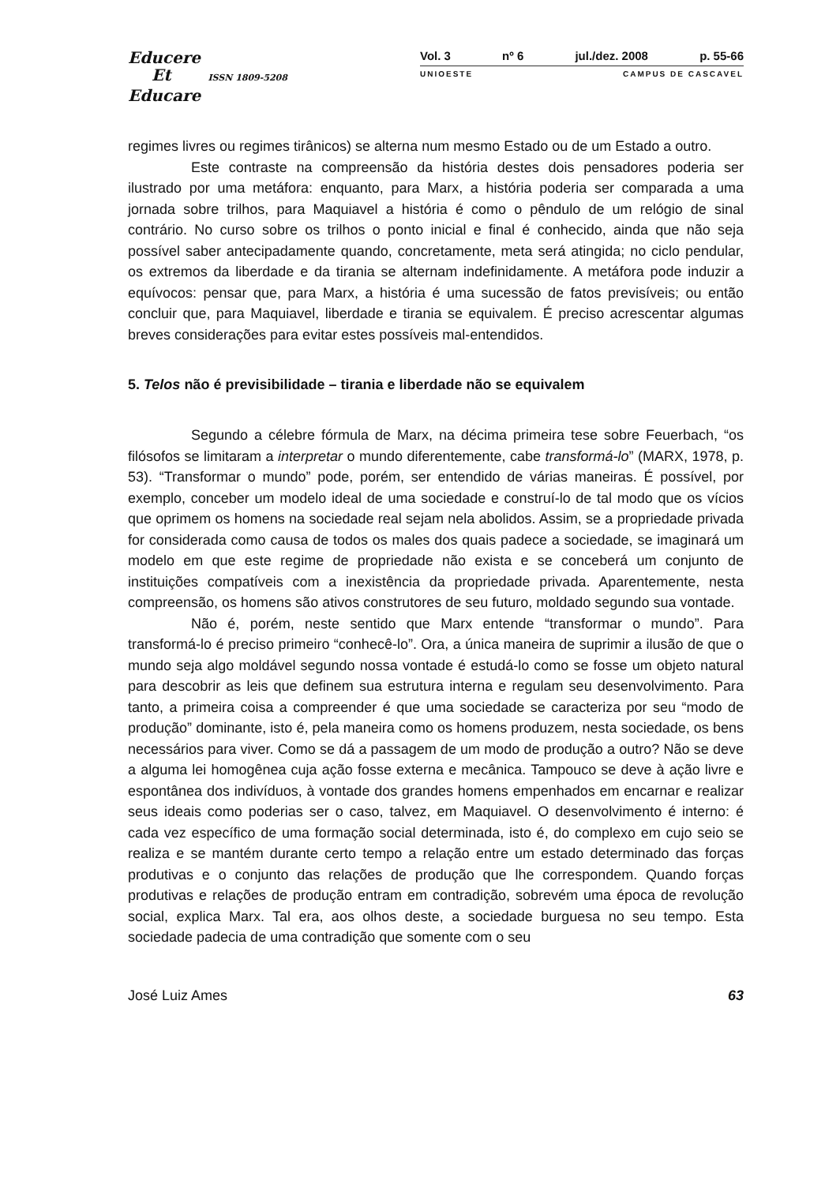Educere
Et ISSN 1809-5208
Educare
Vol. 3 nº 6 jul./dez. 2008 p. 55-66
UNIOESTE CAMPUS DE CASCAVEL
regimes livres ou regimes tirânicos) se alterna num mesmo Estado ou de um Estado a outro.
Este contraste na compreensão da história destes dois pensadores poderia ser ilustrado por uma metáfora: enquanto, para Marx, a história poderia ser comparada a uma jornada sobre trilhos, para Maquiavel a história é como o pêndulo de um relógio de sinal contrário. No curso sobre os trilhos o ponto inicial e final é conhecido, ainda que não seja possível saber antecipadamente quando, concretamente, meta será atingida; no ciclo pendular, os extremos da liberdade e da tirania se alternam indefinidamente. A metáfora pode induzir a equívocos: pensar que, para Marx, a história é uma sucessão de fatos previsíveis; ou então concluir que, para Maquiavel, liberdade e tirania se equivalem. É preciso acrescentar algumas breves considerações para evitar estes possíveis mal-entendidos.
5. Telos não é previsibilidade – tirania e liberdade não se equivalem
Segundo a célebre fórmula de Marx, na décima primeira tese sobre Feuerbach, “os filósofos se limitaram a interpretar o mundo diferentemente, cabe transformá-lo” (MARX, 1978, p. 53). “Transformar o mundo” pode, porém, ser entendido de várias maneiras. É possível, por exemplo, conceber um modelo ideal de uma sociedade e construí-lo de tal modo que os vícios que oprimem os homens na sociedade real sejam nela abolidos. Assim, se a propriedade privada for considerada como causa de todos os males dos quais padece a sociedade, se imaginará um modelo em que este regime de propriedade não exista e se conceberá um conjunto de instituições compatíveis com a inexistência da propriedade privada. Aparentemente, nesta compreensão, os homens são ativos construtores de seu futuro, moldado segundo sua vontade.
Não é, porém, neste sentido que Marx entende “transformar o mundo”. Para transformá-lo é preciso primeiro “conhecê-lo”. Ora, a única maneira de suprimir a ilusão de que o mundo seja algo moldável segundo nossa vontade é estudá-lo como se fosse um objeto natural para descobrir as leis que definem sua estrutura interna e regulam seu desenvolvimento. Para tanto, a primeira coisa a compreender é que uma sociedade se caracteriza por seu “modo de produção” dominante, isto é, pela maneira como os homens produzem, nesta sociedade, os bens necessários para viver. Como se dá a passagem de um modo de produção a outro? Não se deve a alguma lei homogênea cuja ação fosse externa e mecânica. Tampouco se deve à ação livre e espontânea dos indivíduos, à vontade dos grandes homens empenhados em encarnar e realizar seus ideais como poderias ser o caso, talvez, em Maquiavel. O desenvolvimento é interno: é cada vez específico de uma formação social determinada, isto é, do complexo em cujo seio se realiza e se mantém durante certo tempo a relação entre um estado determinado das forças produtivas e o conjunto das relações de produção que lhe correspondem. Quando forças produtivas e relações de produção entram em contradição, sobrevém uma época de revolução social, explica Marx. Tal era, aos olhos deste, a sociedade burguesa no seu tempo. Esta sociedade padecia de uma contradição que somente com o seu
José Luiz Ames 63